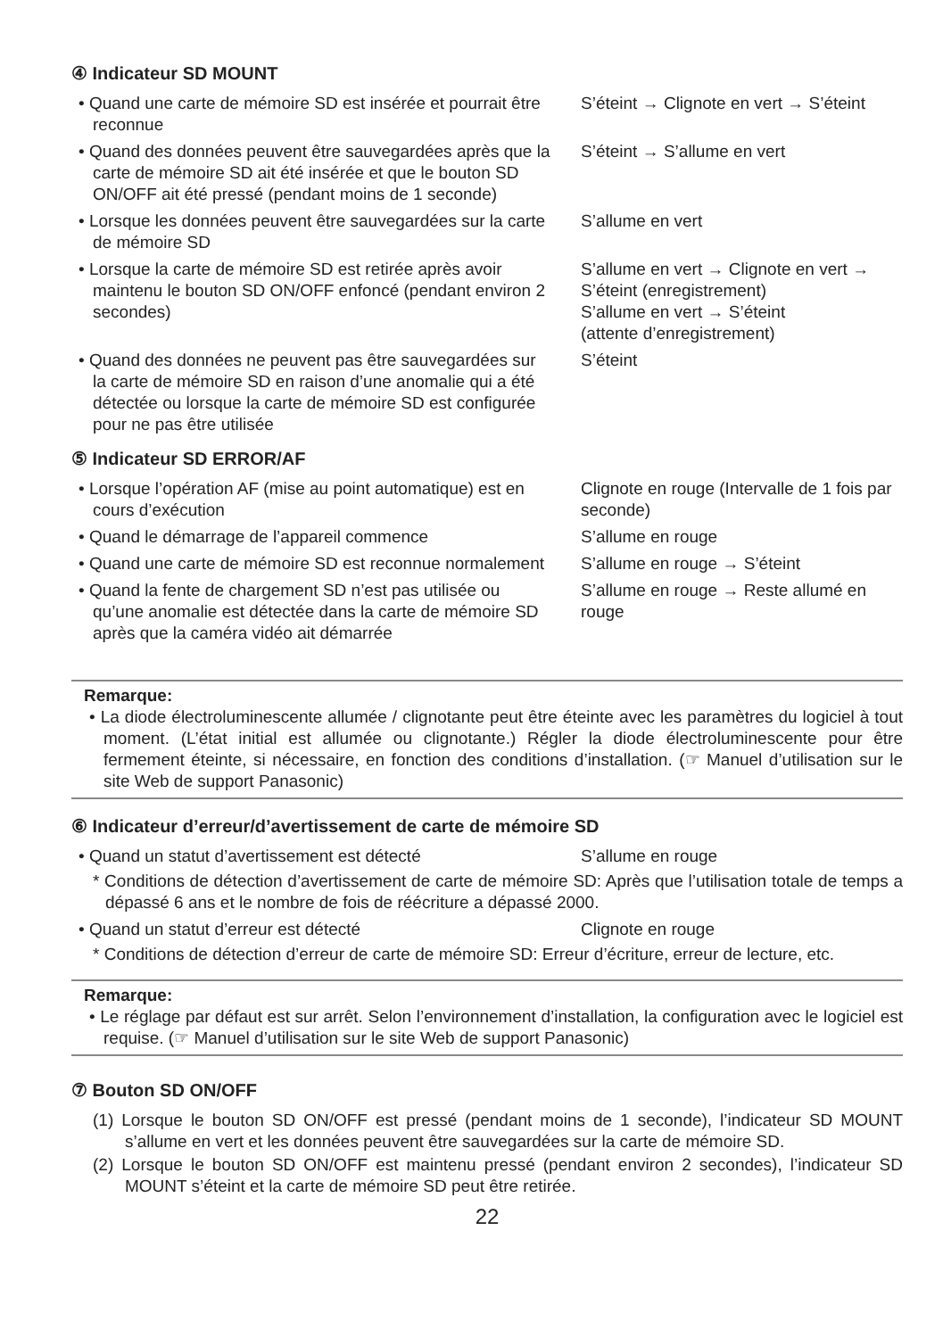④ Indicateur SD MOUNT
• Quand une carte de mémoire SD est insérée et pourrait être reconnue
S’éteint → Clignote en vert → S’éteint
• Quand des données peuvent être sauvegardées après que la carte de mémoire SD ait été insérée et que le bouton SD ON/OFF ait été pressé (pendant moins de 1 seconde)
S’éteint → S’allume en vert
• Lorsque les données peuvent être sauvegardées sur la carte de mémoire SD
S’allume en vert
• Lorsque la carte de mémoire SD est retirée après avoir maintenu le bouton SD ON/OFF enfoncé (pendant environ 2 secondes)
S’allume en vert → Clignote en vert → S’éteint (enregistrement)
S’allume en vert → S’éteint
(attente d’enregistrement)
• Quand des données ne peuvent pas être sauvegardées sur la carte de mémoire SD en raison d’une anomalie qui a été détectée ou lorsque la carte de mémoire SD est configurée pour ne pas être utilisée
S’éteint
⑤ Indicateur SD ERROR/AF
• Lorsque l’opération AF (mise au point automatique) est en cours d’exécution
Clignote en rouge (Intervalle de 1 fois par seconde)
• Quand le démarrage de l’appareil commence S’allume en rouge
• Quand une carte de mémoire SD est reconnue normalement
S’allume en rouge → S’éteint
• Quand la fente de chargement SD n’est pas utilisée ou qu’une anomalie est détectée dans la carte de mémoire SD après que la caméra vidéo ait démarrée
S’allume en rouge → Reste allumé en rouge
Remarque:
• La diode électroluminescente allumée / clignotante peut être éteinte avec les paramètres du logiciel à tout moment. (L’état initial est allumée ou clignotante.) Régler la diode électroluminescente pour être fermement éteinte, si nécessaire, en fonction des conditions d’installation. (☞ Manuel d’utilisation sur le site Web de support Panasonic)
⑥ Indicateur d’erreur/d’avertissement de carte de mémoire SD
• Quand un statut d’avertissement est détecté S’allume en rouge
* Conditions de détection d’avertissement de carte de mémoire SD: Après que l’utilisation totale de temps a dépassé 6 ans et le nombre de fois de réécriture a dépassé 2000.
• Quand un statut d’erreur est détecté Clignote en rouge
* Conditions de détection d’erreur de carte de mémoire SD: Erreur d’écriture, erreur de lecture, etc.
Remarque:
• Le réglage par défaut est sur arrêt. Selon l’environnement d’installation, la configuration avec le logiciel est requise. (☞ Manuel d’utilisation sur le site Web de support Panasonic)
⑦ Bouton SD ON/OFF
(1) Lorsque le bouton SD ON/OFF est pressé (pendant moins de 1 seconde), l’indicateur SD MOUNT s’allume en vert et les données peuvent être sauvegardées sur la carte de mémoire SD.
(2) Lorsque le bouton SD ON/OFF est maintenu pressé (pendant environ 2 secondes), l’indicateur SD MOUNT s’éteint et la carte de mémoire SD peut être retirée.
22